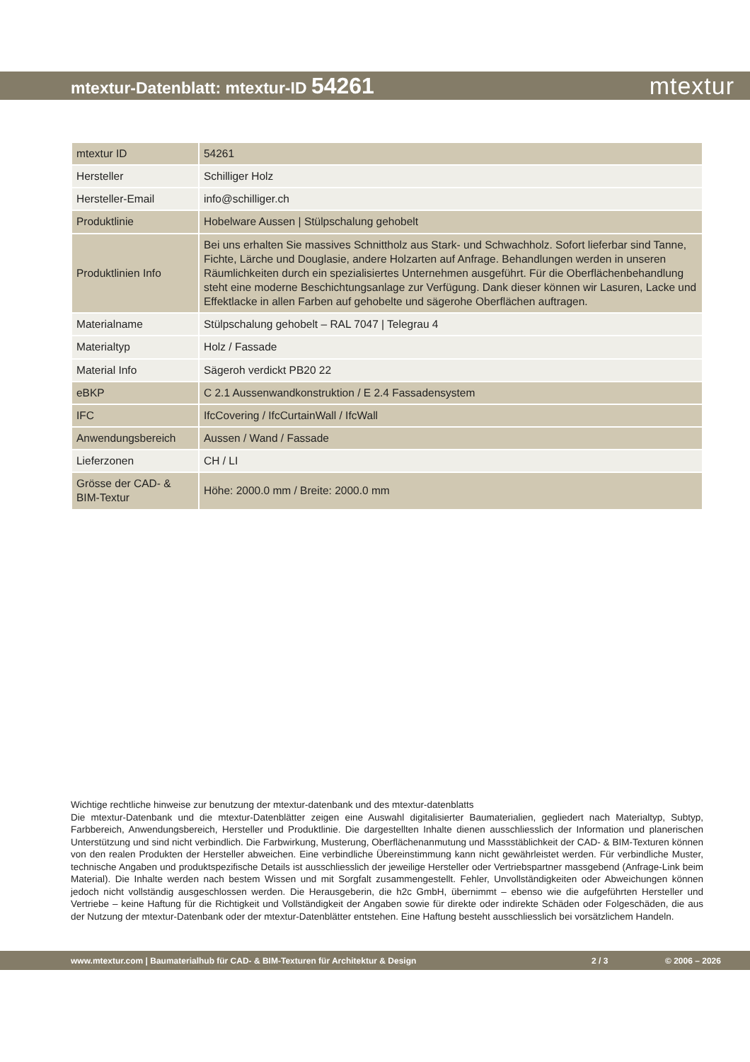mtextur-Datenblatt: mtextur-ID 54261
mtextur
| mtextur ID | 54261 |
| Hersteller | Schilliger Holz |
| Hersteller-Email | info@schilliger.ch |
| Produktlinie | Hobelware Aussen / Stülpschalung gehobelt |
| Produktlinien Info | Bei uns erhalten Sie massives Schnittholz aus Stark- und Schwachholz. Sofort lieferbar sind Tanne, Fichte, Lärche und Douglasie, andere Holzarten auf Anfrage. Behandlungen werden in unseren Räumlichkeiten durch ein spezialisiertes Unternehmen ausgeführt. Für die Oberflächenbehandlung steht eine moderne Beschichtungsanlage zur Verfügung. Dank dieser können wir Lasuren, Lacke und Effektlacke in allen Farben auf gehobelte und sägerohe Oberflächen auftragen. |
| Materialname | Stülpschalung gehobelt – RAL 7047 / Telegrau 4 |
| Materialtyp | Holz / Fassade |
| Material Info | Sägeroh verdickt PB20 22 |
| eBKP | C 2.1 Aussenwandkonstruktion / E 2.4 Fassadensystem |
| IFC | IfcCovering / IfcCurtainWall / IfcWall |
| Anwendungsbereich | Aussen / Wand / Fassade |
| Lieferzonen | CH / LI |
| Grösse der CAD- & BIM-Textur | Höhe: 2000.0 mm / Breite: 2000.0 mm |
Wichtige rechtliche hinweise zur benutzung der mtextur-datenbank und des mtextur-datenblatts
Die mtextur-Datenbank und die mtextur-Datenblätter zeigen eine Auswahl digitalisierter Baumaterialien, gegliedert nach Materialtyp, Subtyp, Farbbereich, Anwendungsbereich, Hersteller und Produktlinie. Die dargestellten Inhalte dienen ausschliesslich der Information und planerischen Unterstützung und sind nicht verbindlich. Die Farbwirkung, Musterung, Oberflächenanmutung und Massstäblichkeit der CAD- & BIM-Texturen können von den realen Produkten der Hersteller abweichen. Eine verbindliche Übereinstimmung kann nicht gewährleistet werden. Für verbindliche Muster, technische Angaben und produktspezifische Details ist ausschliesslich der jeweilige Hersteller oder Vertriebspartner massgebend (Anfrage-Link beim Material). Die Inhalte werden nach bestem Wissen und mit Sorgfalt zusammengestellt. Fehler, Unvollständigkeiten oder Abweichungen können jedoch nicht vollständig ausgeschlossen werden. Die Herausgeberin, die h2c GmbH, übernimmt – ebenso wie die aufgeführten Hersteller und Vertriebe – keine Haftung für die Richtigkeit und Vollständigkeit der Angaben sowie für direkte oder indirekte Schäden oder Folgeschäden, die aus der Nutzung der mtextur-Datenbank oder der mtextur-Datenblätter entstehen. Eine Haftung besteht ausschliesslich bei vorsätzlichem Handeln.
www.mtextur.com | Baumaterialhub für CAD- & BIM-Texturen für Architektur & Design 2 / 3 © 2006 – 2026